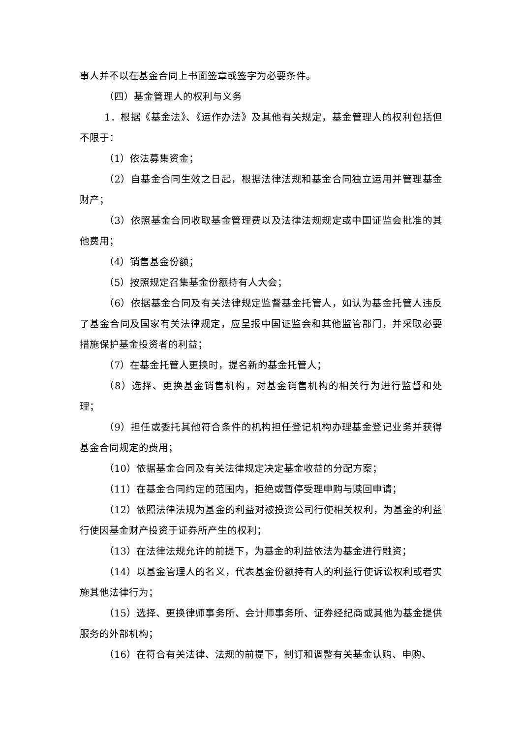事人并不以在基金合同上书面签章或签字为必要条件。
（四）基金管理人的权利与义务
1．根据《基金法》、《运作办法》及其他有关规定，基金管理人的权利包括但不限于：
（1）依法募集资金；
（2）自基金合同生效之日起，根据法律法规和基金合同独立运用并管理基金财产；
（3）依照基金合同收取基金管理费以及法律法规规定或中国证监会批准的其他费用；
（4）销售基金份额；
（5）按照规定召集基金份额持有人大会；
（6）依据基金合同及有关法律规定监督基金托管人，如认为基金托管人违反了基金合同及国家有关法律规定，应呈报中国证监会和其他监管部门，并采取必要措施保护基金投资者的利益；
（7）在基金托管人更换时，提名新的基金托管人；
（8）选择、更换基金销售机构，对基金销售机构的相关行为进行监督和处理；
（9）担任或委托其他符合条件的机构担任登记机构办理基金登记业务并获得基金合同规定的费用；
（10）依据基金合同及有关法律规定决定基金收益的分配方案；
（11）在基金合同约定的范围内，拒绝或暂停受理申购与赎回申请；
（12）依照法律法规为基金的利益对被投资公司行使相关权利，为基金的利益行使因基金财产投资于证券所产生的权利；
（13）在法律法规允许的前提下，为基金的利益依法为基金进行融资；
（14）以基金管理人的名义，代表基金份额持有人的利益行使诉讼权利或者实施其他法律行为；
（15）选择、更换律师事务所、会计师事务所、证券经纪商或其他为基金提供服务的外部机构；
（16）在符合有关法律、法规的前提下，制订和调整有关基金认购、申购、